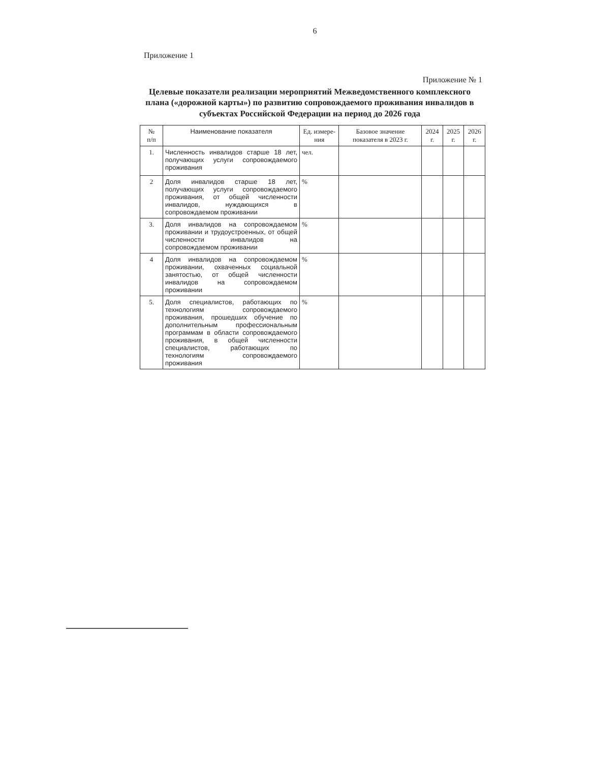6
Приложение 1
Приложение № 1
Целевые показатели реализации мероприятий Межведомственного комплексного плана («дорожной карты») по развитию сопровождаемого проживания инвалидов в субъектах Российской Федерации на период до 2026 года
| № п/п | Наименование показателя | Ед. измере-ния | Базовое значение показателя в 2023 г. | 2024 г. | 2025 г. | 2026 г. |
| --- | --- | --- | --- | --- | --- | --- |
| 1. | Численность инвалидов старше 18 лет, получающих услуги сопровождаемого проживания | чел. | | | | |
| 2 | Доля инвалидов старше 18 лет, получающих услуги сопровождаемого проживания, от общей численности инвалидов, нуждающихся в сопровождаемом проживании | % | | | | |
| 3. | Доля инвалидов на сопровождаемом проживании и трудоустроенных, от общей численности инвалидов на сопровождаемом проживании | % | | | | |
| 4 | Доля инвалидов на сопровождаемом проживании, охваченных социальной занятостью, от общей численности инвалидов на сопровождаемом проживании | % | | | | |
| 5. | Доля специалистов, работающих по технологиям сопровождаемого проживания, прошедших обучение по дополнительным профессиональным программам в области сопровождаемого проживания, в общей численности специалистов, работающих по технологиям сопровождаемого проживания | % | | | | |